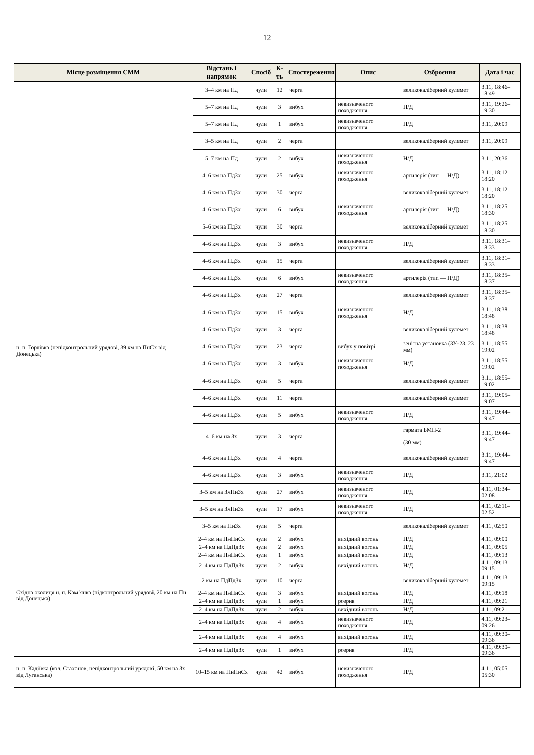12
| Місце розміщення СММ | Відстань і напрямок | Спосіб | К-ть | Спостереження | Опис | Озброєння | Дата і час |
| --- | --- | --- | --- | --- | --- | --- | --- |
| | 3–4 км на Пд | чули | 12 | черга | | великокаліберний кулемет | 3.11, 18:46–18:49 |
| | 5–7 км на Пд | чули | 3 | вибух | невизначеного походження | Н/Д | 3.11, 19:26–19:30 |
| | 5–7 км на Пд | чули | 1 | вибух | невизначеного походження | Н/Д | 3.11, 20:09 |
| | 3–5 км на Пд | чули | 2 | черга | | великокаліберний кулемет | 3.11, 20:09 |
| | 5–7 км на Пд | чули | 2 | вибух | невизначеного походження | Н/Д | 3.11, 20:36 |
| н. п. Горлівка (непідконтрольний урядові, 39 км на ПнСх від Донецька) | 4–6 км на ПдЗх | чули | 25 | вибух | невизначеного походження | артилерія (тип — Н/Д) | 3.11, 18:12–18:20 |
| | 4–6 км на ПдЗх | чули | 30 | черга | | великокаліберний кулемет | 3.11, 18:12–18:20 |
| | 4–6 км на ПдЗх | чули | 6 | вибух | невизначеного походження | артилерія (тип — Н/Д) | 3.11, 18:25–18:30 |
| | 5–6 км на ПдЗх | чули | 30 | черга | | великокаліберний кулемет | 3.11, 18:25–18:30 |
| | 4–6 км на ПдЗх | чули | 3 | вибух | невизначеного походження | Н/Д | 3.11, 18:31–18:33 |
| | 4–6 км на ПдЗх | чули | 15 | черга | | великокаліберний кулемет | 3.11, 18:31–18:33 |
| | 4–6 км на ПдЗх | чули | 6 | вибух | невизначеного походження | артилерія (тип — Н/Д) | 3.11, 18:35–18:37 |
| | 4–6 км на ПдЗх | чули | 27 | черга | | великокаліберний кулемет | 3.11, 18:35–18:37 |
| | 4–6 км на ПдЗх | чули | 15 | вибух | невизначеного походження | Н/Д | 3.11, 18:38–18:48 |
| | 4–6 км на ПдЗх | чули | 3 | черга | | великокаліберний кулемет | 3.11, 18:38–18:48 |
| | 4–6 км на ПдЗх | чули | 23 | черга | вибух у повітрі | зенітна установка (ЗУ-23, 23 мм) | 3.11, 18:55–19:02 |
| | 4–6 км на ПдЗх | чули | 3 | вибух | невизначеного походження | Н/Д | 3.11, 18:55–19:02 |
| | 4–6 км на ПдЗх | чули | 5 | черга | | великокаліберний кулемет | 3.11, 18:55–19:02 |
| | 4–6 км на ПдЗх | чули | 11 | черга | | великокаліберний кулемет | 3.11, 19:05–19:07 |
| | 4–6 км на ПдЗх | чули | 5 | вибух | невизначеного походження | Н/Д | 3.11, 19:44–19:47 |
| | 4–6 км на Зх | чули | 3 | черга | | гармата БМП-2 (30 мм) | 3.11, 19:44–19:47 |
| | 4–6 км на ПдЗх | чули | 4 | черга | | великокаліберний кулемет | 3.11, 19:44–19:47 |
| | 4–6 км на ПдЗх | чули | 3 | вибух | невизначеного походження | Н/Д | 3.11, 21:02 |
| | 3–5 км на ЗхПнЗх | чули | 27 | вибух | невизначеного походження | Н/Д | 4.11, 01:34–02:08 |
| | 3–5 км на ЗхПнЗх | чули | 17 | вибух | невизначеного походження | Н/Д | 4.11, 02:11–02:52 |
| | 3–5 км на ПнЗх | чули | 5 | черга | | великокаліберний кулемет | 4.11, 02:50 |
| Східна околиця н. п. Кам’янка (підконтрольний урядові, 20 км на Пн від Донецька) | 2–4 км на ПнПнСх | чули | 2 | вибух | вихідний вогонь | Н/Д | 4.11, 09:00 |
| | 2–4 км на ПдПдЗх | чули | 2 | вибух | вихідний вогонь | Н/Д | 4.11, 09:05 |
| | 2–4 км на ПнПнСх | чули | 1 | вибух | вихідний вогонь | Н/Д | 4.11, 09:13 |
| | 2–4 км на ПдПдЗх | чули | 2 | вибух | вихідний вогонь | Н/Д | 4.11, 09:13–09:15 |
| | 2 км на ПдПдЗх | чули | 10 | черга | | великокаліберний кулемет | 4.11, 09:13–09:15 |
| | 2–4 км на ПнПнСх | чули | 3 | вибух | вихідний вогонь | Н/Д | 4.11, 09:18 |
| | 2–4 км на ПдПдЗх | чули | 1 | вибух | розрив | Н/Д | 4.11, 09:21 |
| | 2–4 км на ПдПдЗх | чули | 2 | вибух | вихідний вогонь | Н/Д | 4.11, 09:21 |
| | 2–4 км на ПдПдЗх | чули | 4 | вибух | невизначеного походження | Н/Д | 4.11, 09:23–09:26 |
| | 2–4 км на ПдПдЗх | чули | 4 | вибух | вихідний вогонь | Н/Д | 4.11, 09:30–09:36 |
| | 2–4 км на ПдПдЗх | чули | 1 | вибух | розрив | Н/Д | 4.11, 09:30–09:36 |
| н. п. Кадіївка (кол. Стаханов, непідконтрольний урядові, 50 км на Зх від Луганська) | 10–15 км на ПнПнСх | чули | 42 | вибух | невизначеного походження | Н/Д | 4.11, 05:05–05:30 |